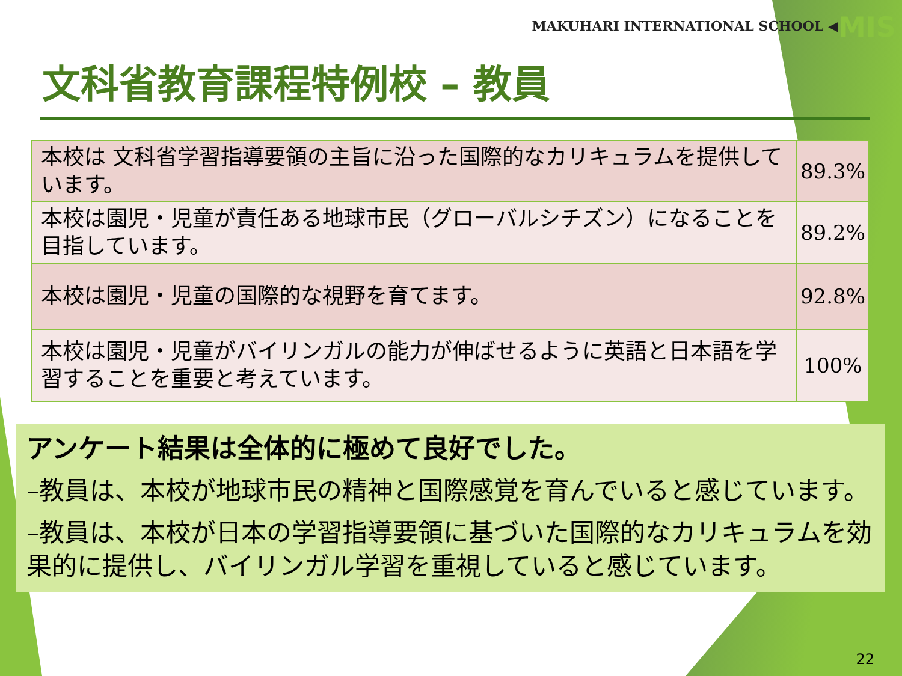MAKUHARI INTERNATIONAL SCHOOL ◀MIS
文科省教育課程特例校 – 教員
| 本校は 文科省学習指導要領の主旨に沿った国際的なカリキュラムを提供しています。 | 89.3% |
| 本校は園児・児童が責任ある地球市民（グローバルシチズン）になることを目指しています。 | 89.2% |
| 本校は園児・児童の国際的な視野を育てます。 | 92.8% |
| 本校は園児・児童がバイリンガルの能力が伸ばせるように英語と日本語を学習することを重要と考えています。 | 100% |
アンケート結果は全体的に極めて良好でした。
–教員は、本校が地球市民の精神と国際感覚を育んでいると感じています。
–教員は、本校が日本の学習指導要領に基づいた国際的なカリキュラムを効果的に提供し、バイリンガル学習を重視していると感じています。
22